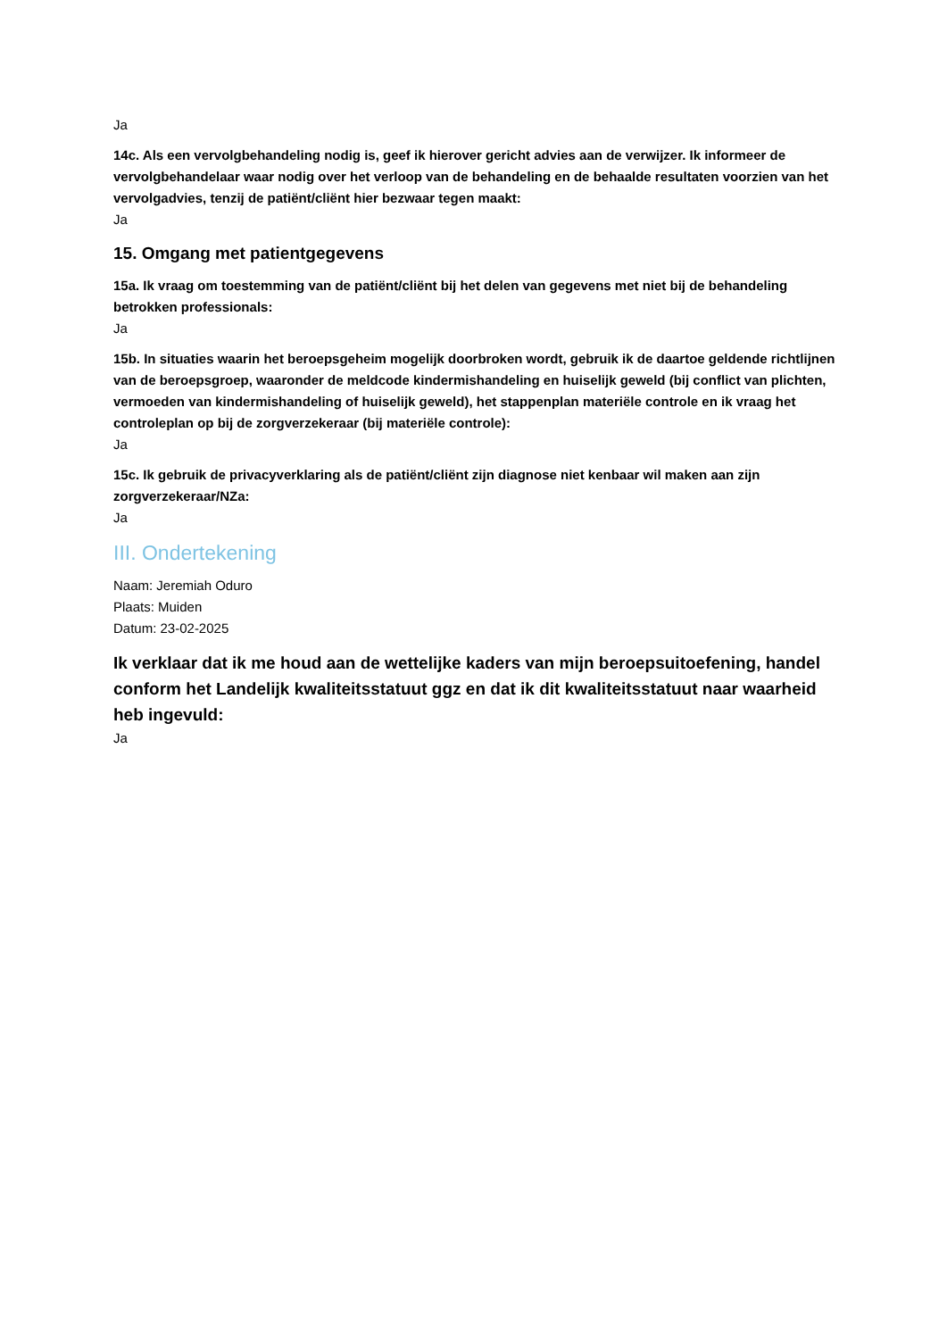Ja
14c. Als een vervolgbehandeling nodig is, geef ik hierover gericht advies aan de verwijzer. Ik informeer de vervolgbehandelaar waar nodig over het verloop van de behandeling en de behaalde resultaten voorzien van het vervolgadvies, tenzij de patiënt/cliënt hier bezwaar tegen maakt:
Ja
15. Omgang met patientgegevens
15a. Ik vraag om toestemming van de patiënt/cliënt bij het delen van gegevens met niet bij de behandeling betrokken professionals:
Ja
15b. In situaties waarin het beroepsgeheim mogelijk doorbroken wordt, gebruik ik de daartoe geldende richtlijnen van de beroepsgroep, waaronder de meldcode kindermishandeling en huiselijk geweld (bij conflict van plichten, vermoeden van kindermishandeling of huiselijk geweld), het stappenplan materiële controle en ik vraag het controleplan op bij de zorgverzekeraar (bij materiële controle):
Ja
15c. Ik gebruik de privacyverklaring als de patiënt/cliënt zijn diagnose niet kenbaar wil maken aan zijn zorgverzekeraar/NZa:
Ja
III. Ondertekening
Naam: Jeremiah Oduro
Plaats: Muiden
Datum: 23-02-2025
Ik verklaar dat ik me houd aan de wettelijke kaders van mijn beroepsuitoefening, handel conform het Landelijk kwaliteitsstatuut ggz en dat ik dit kwaliteitsstatuut naar waarheid heb ingevuld:
Ja